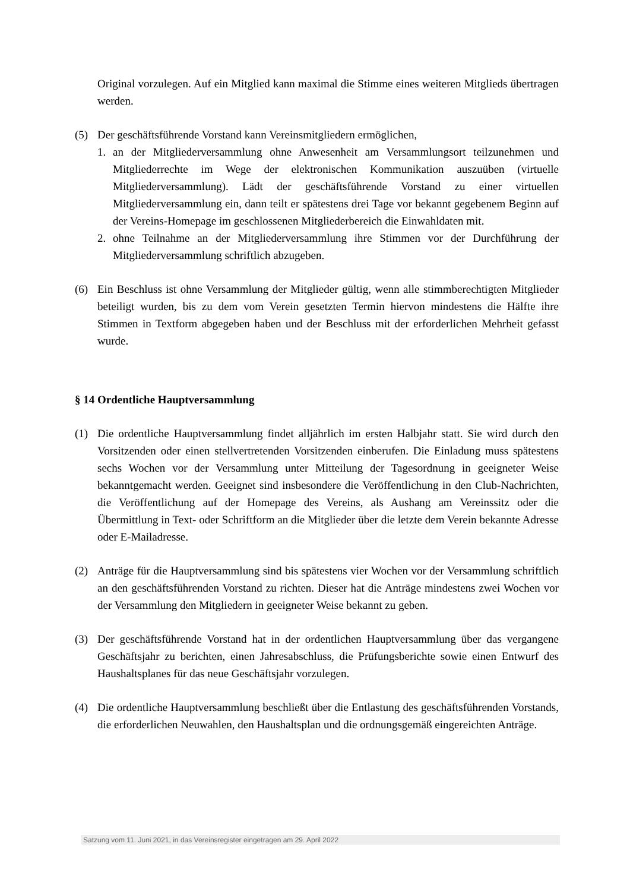Original vorzulegen. Auf ein Mitglied kann maximal die Stimme eines weiteren Mitglieds übertragen werden.
(5) Der geschäftsführende Vorstand kann Vereinsmitgliedern ermöglichen,
1. an der Mitgliederversammlung ohne Anwesenheit am Versammlungsort teilzunehmen und Mitgliederrechte im Wege der elektronischen Kommunikation auszuüben (virtuelle Mitgliederversammlung). Lädt der geschäftsführende Vorstand zu einer virtuellen Mitgliederversammlung ein, dann teilt er spätestens drei Tage vor bekannt gegebenem Beginn auf der Vereins-Homepage im geschlossenen Mitgliederbereich die Einwahldaten mit.
2. ohne Teilnahme an der Mitgliederversammlung ihre Stimmen vor der Durchführung der Mitgliederversammlung schriftlich abzugeben.
(6) Ein Beschluss ist ohne Versammlung der Mitglieder gültig, wenn alle stimmberechtigten Mitglieder beteiligt wurden, bis zu dem vom Verein gesetzten Termin hiervon mindestens die Hälfte ihre Stimmen in Textform abgegeben haben und der Beschluss mit der erforderlichen Mehrheit gefasst wurde.
§ 14 Ordentliche Hauptversammlung
(1) Die ordentliche Hauptversammlung findet alljährlich im ersten Halbjahr statt. Sie wird durch den Vorsitzenden oder einen stellvertretenden Vorsitzenden einberufen. Die Einladung muss spätestens sechs Wochen vor der Versammlung unter Mitteilung der Tagesordnung in geeigneter Weise bekanntgemacht werden. Geeignet sind insbesondere die Veröffentlichung in den Club-Nachrichten, die Veröffentlichung auf der Homepage des Vereins, als Aushang am Vereinssitz oder die Übermittlung in Text- oder Schriftform an die Mitglieder über die letzte dem Verein bekannte Adresse oder E-Mailadresse.
(2) Anträge für die Hauptversammlung sind bis spätestens vier Wochen vor der Versammlung schriftlich an den geschäftsführenden Vorstand zu richten. Dieser hat die Anträge mindestens zwei Wochen vor der Versammlung den Mitgliedern in geeigneter Weise bekannt zu geben.
(3) Der geschäftsführende Vorstand hat in der ordentlichen Hauptversammlung über das vergangene Geschäftsjahr zu berichten, einen Jahresabschluss, die Prüfungsberichte sowie einen Entwurf des Haushaltsplanes für das neue Geschäftsjahr vorzulegen.
(4) Die ordentliche Hauptversammlung beschließt über die Entlastung des geschäftsführenden Vorstands, die erforderlichen Neuwahlen, den Haushaltsplan und die ordnungsgemäß eingereichten Anträge.
Satzung vom 11. Juni 2021, in das Vereinsregister eingetragen am 29. April 2022